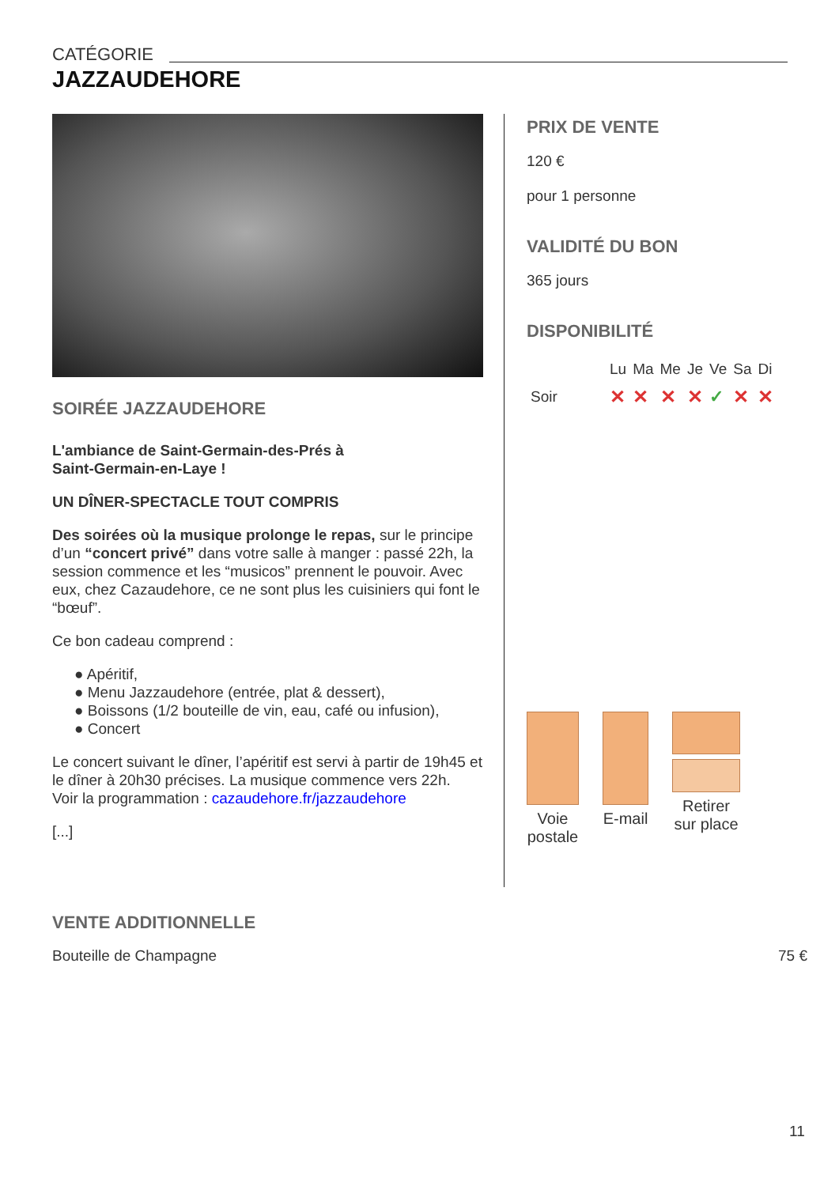CATÉGORIE
JAZZAUDEHORE
SOIRÉE JAZZAUDEHORE
L'ambiance de Saint-Germain-des-Prés à
Saint-Germain-en-Laye !
UN DÎNER-SPECTACLE TOUT COMPRIS
Des soirées où la musique prolonge le repas, sur le principe d’un “concert privé” dans votre salle à manger : passé 22h, la session commence et les “musicos” prennent le pouvoir. Avec eux, chez Cazaudehore, ce ne sont plus les cuisiniers qui font le “bœuf”.
Ce bon cadeau comprend :
● Apéritif,
● Menu Jazzaudehore (entrée, plat & dessert),
● Boissons (1/2 bouteille de vin, eau, café ou infusion),
● Concert
Le concert suivant le dîner, l’apéritif est servi à partir de 19h45 et le dîner à 20h30 précises. La musique commence vers 22h.
Voir la programmation : cazaudehore.fr/jazzaudehore
[...]
PRIX DE VENTE
120 €
pour 1 personne
VALIDITÉ DU BON
365 jours
DISPONIBILITÉ
| | Lu | Ma | Me | Je | Ve | Sa | Di |
| Soir | ✕ | ✕ | ✕ | ✕ | ✓ | ✕ | ✕ |
Voie
postale
E-mail Retirer
sur place
VENTE ADDITIONNELLE
Bouteille de Champagne 75 €
11